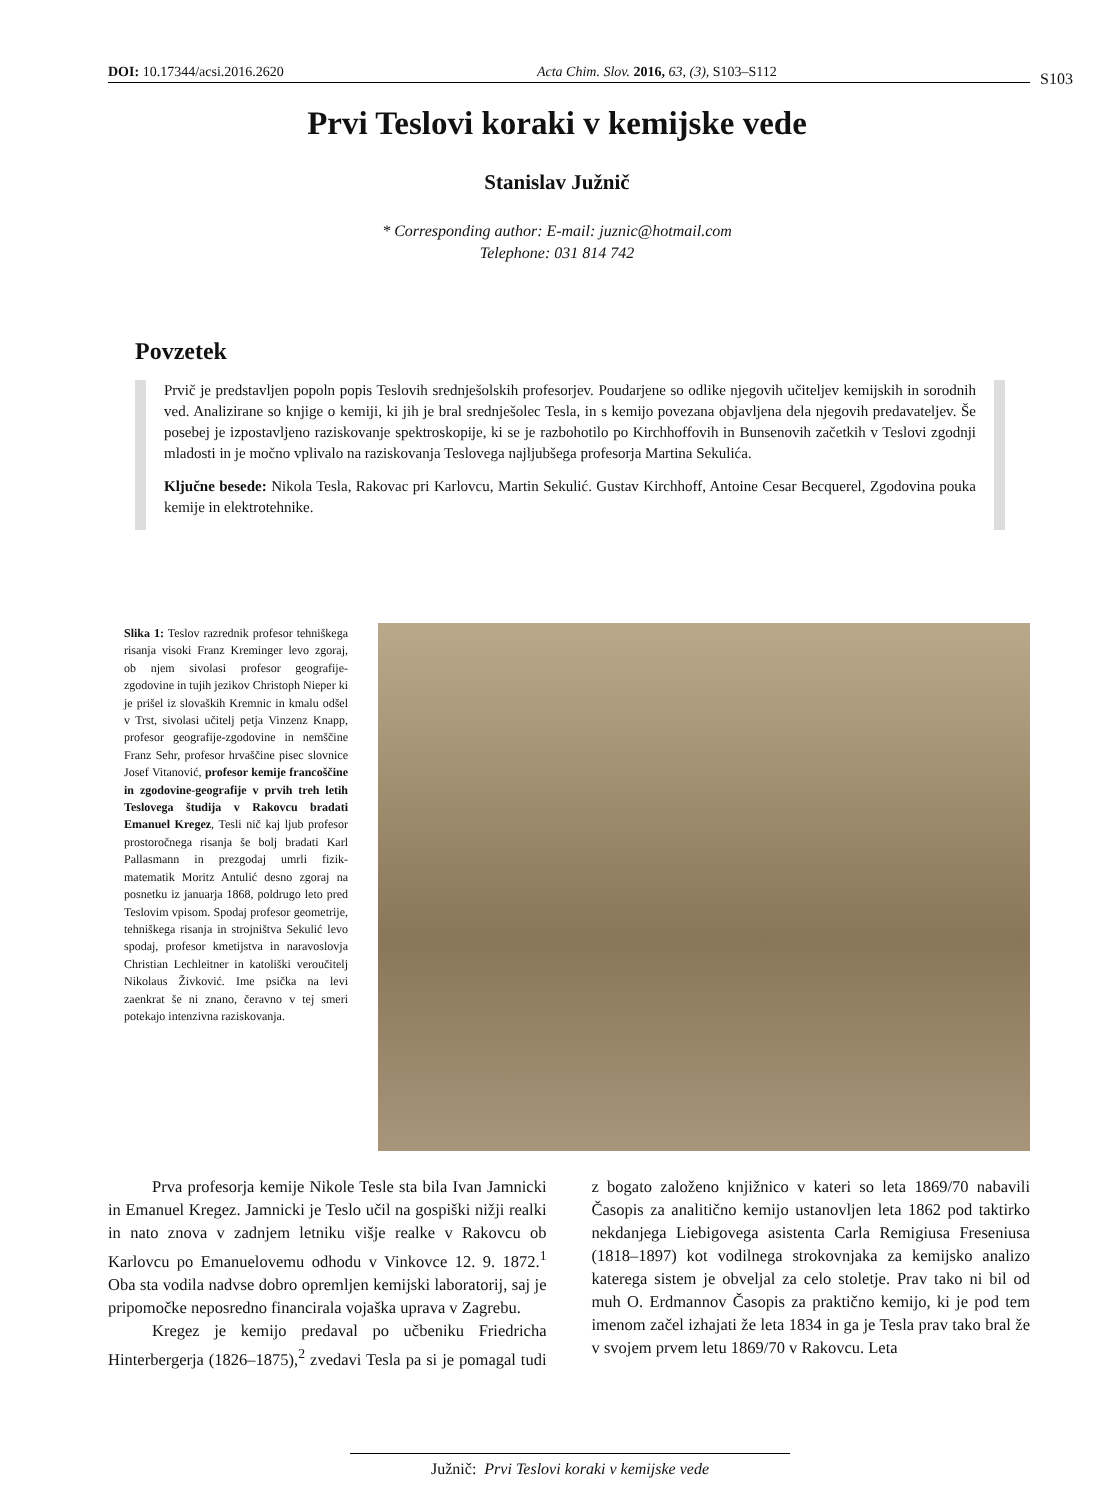DOI: 10.17344/acsi.2016.2620 Acta Chim. Slov. 2016, 63, (3), S103–S112 S103
Prvi Teslovi koraki v kemijske vede
Stanislav Južnič
* Corresponding author: E-mail: juznic@hotmail.com
Telephone: 031 814 742
Povzetek
Prvič je predstavljen popoln popis Teslovih srednješolskih profesorjev. Poudarjene so odlike njegovih učiteljev kemijskih in sorodnih ved. Analizirane so knjige o kemiji, ki jih je bral srednješolec Tesla, in s kemijo povezana objavljena dela njegovih predavateljev. Še posebej je izpostavljeno raziskovanje spektroskopije, ki se je razbohotilo po Kirchhoffovih in Bunsenovih začetkih v Teslovi zgodnji mladosti in je močno vplivalo na raziskovanja Teslovega najljubšega profesorja Martina Sekulića.
Ključne besede: Nikola Tesla, Rakovac pri Karlovcu, Martin Sekulić. Gustav Kirchhoff, Antoine Cesar Becquerel, Zgodovina pouka kemije in elektrotehnike.
Slika 1: Teslov razrednik profesor tehniškega risanja visoki Franz Kreminger levo zgoraj, ob njem sivolasi profesor geografije-zgodovine in tujih jezikov Christoph Nieper ki je prišel iz slovaških Kremnic in kmalu odšel v Trst, sivolasi učitelj petja Vinzenz Knapp, profesor geografije-zgodovine in nemščine Franz Sehr, profesor hrvaščine pisec slovnice Josef Vitanović, profesor kemije francoščine in zgodovine-geografije v prvih treh letih Teslovega študija v Rakovcu bradati Emanuel Kregez, Tesli nič kaj ljub profesor prostoročnega risanja še bolj bradati Karl Pallasmann in prezgodaj umrli fizik-matematik Moritz Antulić desno zgoraj na posnetku iz januarja 1868, poldrugo leto pred Teslovim vpisom. Spodaj profesor geometrije, tehniškega risanja in strojništva Sekulić levo spodaj, profesor kmetijstva in naravoslovja Christian Lechleitner in katoliški veroučitelj Nikolaus Živković. Ime psička na levi zaenkrat še ni znano, čeravno v tej smeri potekajo intenzivna raziskovanja.
Prva profesorja kemije Nikole Tesle sta bila Ivan Jamnicki in Emanuel Kregez. Jamnicki je Teslo učil na gospiški nižji realki in nato znova v zadnjem letniku višje realke v Rakovcu ob Karlovcu po Emanuelovemu odhodu v Vinkovce 12. 9. 1872.<sup>1</sup> Oba sta vodila nadvse dobro opremljen kemijski laboratorij, saj je pripomočke neposredno financirala vojaška uprava v Zagrebu.
Kregez je kemijo predaval po učbeniku Friedricha Hinterbergerja (1826–1875),<sup>2</sup> zvedavi Tesla pa si je pomagal tudi z bogato založeno knjižnico v kateri so leta 1869/70 nabavili Časopis za analitično kemijo ustanovljen leta 1862 pod taktirko nekdanjega Liebigovega asistenta Carla Remigiusa Freseniusa (1818–1897) kot vodilnega strokovnjaka za kemijsko analizo katerega sistem je obveljal za celo stoletje. Prav tako ni bil od muh O. Erdmannov Časopis za praktično kemijo, ki je pod tem imenom začel izhajati že leta 1834 in ga je Tesla prav tako bral že v svojem prvem letu 1869/70 v Rakovcu. Leta
Južnič: Prvi Teslovi koraki v kemijske vede